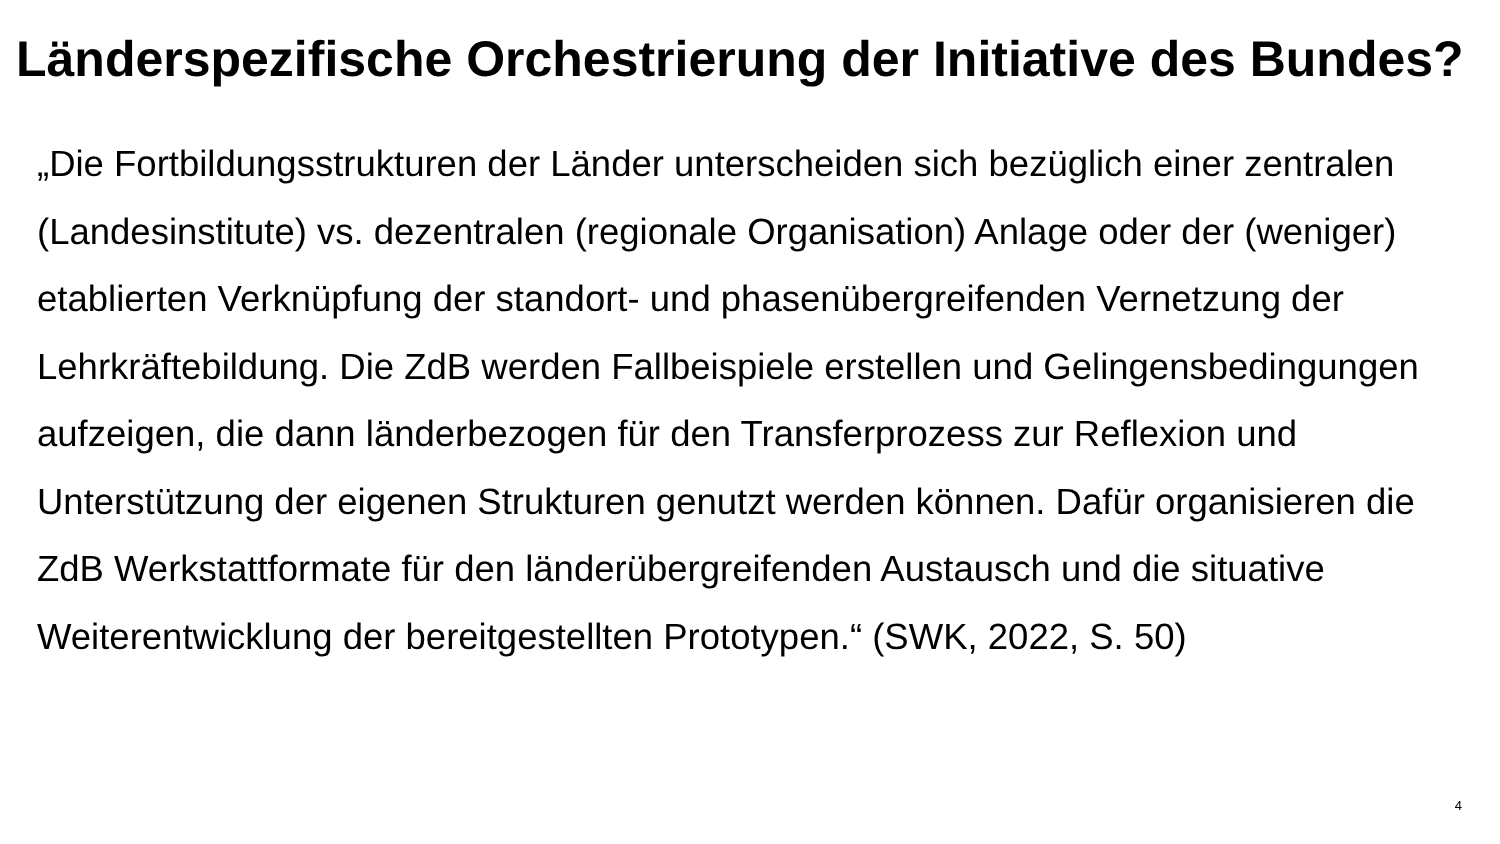Länderspezifische Orchestrierung der Initiative des Bundes?
„Die Fortbildungsstrukturen der Länder unterscheiden sich bezüglich einer zentralen (Landesinstitute) vs. dezentralen (regionale Organisation) Anlage oder der (weniger) etablierten Verknüpfung der standort- und phasenübergreifenden Vernetzung der Lehrkräftebildung. Die ZdB werden Fallbeispiele erstellen und Gelingensbedingungen aufzeigen, die dann länderbezogen für den Transferprozess zur Reflexion und Unterstützung der eigenen Strukturen genutzt werden können. Dafür organisieren die ZdB Werkstattformate für den länderübergreifenden Austausch und die situative Weiterentwicklung der bereitgestellten Prototypen.“ (SWK, 2022, S. 50)
4